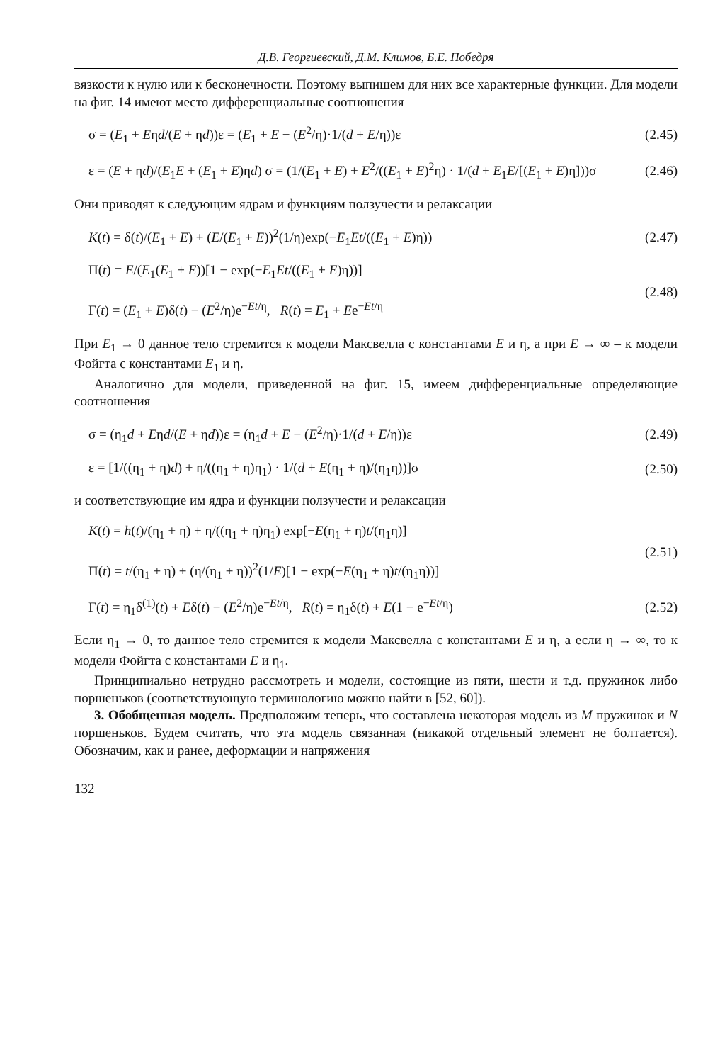Д.В. Георгиевский, Д.М. Климов, Б.Е. Победря
вязкости к нулю или к бесконечности. Поэтому выпишем для них все характерные функции. Для модели на фиг. 14 имеют место дифференциальные соотношения
σ = (E<sub>1</sub> + Eηd/(E + ηd))ε = (E<sub>1</sub> + E − (E<sup>2</sup>/η)·1/(d + E/η))ε (2.45)
ε = (E + ηd)/(E<sub>1</sub>E + (E<sub>1</sub> + E)ηd) σ = (1/(E<sub>1</sub> + E) + E<sup>2</sup>/((E<sub>1</sub> + E)<sup>2</sup>η) · 1/(d + E<sub>1</sub>E/[(E<sub>1</sub> + E)η]))σ (2.46)
Они приводят к следующим ядрам и функциям ползучести и релаксации
K(t) = δ(t)/(E<sub>1</sub> + E) + (E/(E<sub>1</sub> + E))<sup>2</sup>(1/η)exp(−E<sub>1</sub>Et/((E<sub>1</sub> + E)η)) (2.47)
Π(t) = E/(E<sub>1</sub>(E<sub>1</sub> + E))[1 − exp(−E<sub>1</sub>Et/((E<sub>1</sub> + E)η))]
Γ(t) = (E<sub>1</sub> + E)δ(t) − (E<sup>2</sup>/η)e<sup>−Et/η</sup>, R(t) = E<sub>1</sub> + Ee<sup>−Et/η</sup> (2.48)
При E<sub>1</sub> → 0 данное тело стремится к модели Максвелла с константами E и η, а при E → ∞ – к модели Фойгта с константами E<sub>1</sub> и η.
Аналогично для модели, приведенной на фиг. 15, имеем дифференциальные определяющие соотношения
σ = (η<sub>1</sub>d + Eηd/(E + ηd))ε = (η<sub>1</sub>d + E − (E<sup>2</sup>/η)·1/(d + E/η))ε (2.49)
ε = [1/((η<sub>1</sub> + η)d) + η/((η<sub>1</sub> + η)η<sub>1</sub>) · 1/(d + E(η<sub>1</sub> + η)/(η<sub>1</sub>η))]σ (2.50)
и соответствующие им ядра и функции ползучести и релаксации
K(t) = h(t)/(η<sub>1</sub> + η) + η/((η<sub>1</sub> + η)η<sub>1</sub>) exp[−E(η<sub>1</sub> + η)t/(η<sub>1</sub>η)]
Π(t) = t/(η<sub>1</sub> + η) + (η/(η<sub>1</sub> + η))<sup>2</sup>(1/E)[1 − exp(−E(η<sub>1</sub> + η)t/(η<sub>1</sub>η))] (2.51)
Γ(t) = η<sub>1</sub>δ<sup>(1)</sup>(t) + Eδ(t) − (E<sup>2</sup>/η)e<sup>−Et/η</sup>, R(t) = η<sub>1</sub>δ(t) + E(1 − e<sup>−Et/η</sup>) (2.52)
Если η<sub>1</sub> → 0, то данное тело стремится к модели Максвелла с константами E и η, а если η → ∞, то к модели Фойгта с константами E и η<sub>1</sub>.
Принципиально нетрудно рассмотреть и модели, состоящие из пяти, шести и т.д. пружинок либо поршеньков (соответствующую терминологию можно найти в [52, 60]).
3. Обобщенная модель. Предположим теперь, что составлена некоторая модель из M пружинок и N поршеньков. Будем считать, что эта модель связанная (никакой отдельный элемент не болтается). Обозначим, как и ранее, деформации и напряжения
132